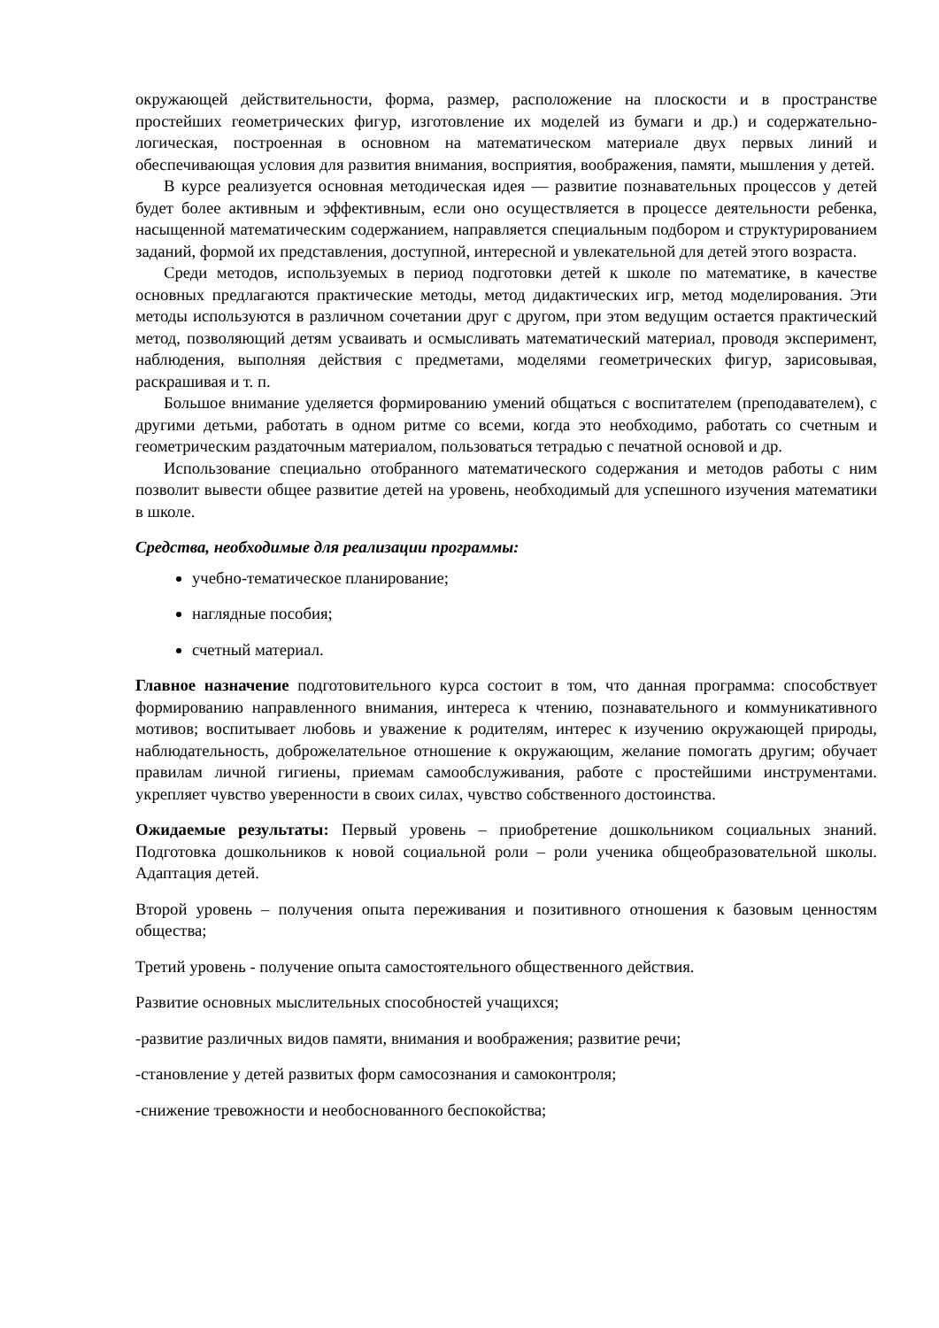окружающей действительности, форма, размер, расположение на плоскости и в пространстве простейших геометрических фигур, изготовление их моделей из бумаги и др.) и содержательно-логическая, построенная в основном на математическом материале двух первых линий и обеспечивающая условия для развития внимания, восприятия, воображения, памяти, мышления у детей.
В курсе реализуется основная методическая идея — развитие познавательных процессов у детей будет более активным и эффективным, если оно осуществляется в процессе деятельности ребенка, насыщенной математическим содержанием, направляется специальным подбором и структурированием заданий, формой их представления, доступной, интересной и увлекательной для детей этого возраста.
Среди методов, используемых в период подготовки детей к школе по математике, в качестве основных предлагаются практические методы, метод дидактических игр, метод моделирования. Эти методы используются в различном сочетании друг с другом, при этом ведущим остается практический метод, позволяющий детям усваивать и осмысливать математический материал, проводя эксперимент, наблюдения, выполняя действия с предметами, моделями геометрических фигур, зарисовывая, раскрашивая и т. п.
Большое внимание уделяется формированию умений общаться с воспитателем (преподавателем), с другими детьми, работать в одном ритме со всеми, когда это необходимо, работать со счетным и геометрическим раздаточным материалом, пользоваться тетрадью с печатной основой и др.
Использование специально отобранного математического содержания и методов работы с ним позволит вывести общее развитие детей на уровень, необходимый для успешного изучения математики в школе.
Средства, необходимые для реализации программы:
учебно-тематическое планирование;
наглядные пособия;
счетный материал.
Главное назначение подготовительного курса состоит в том, что данная программа: способствует формированию направленного внимания, интереса к чтению, познавательного и коммуникативного мотивов; воспитывает любовь и уважение к родителям, интерес к изучению окружающей природы, наблюдательность, доброжелательное отношение к окружающим, желание помогать другим; обучает правилам личной гигиены, приемам самообслуживания, работе с простейшими инструментами. укрепляет чувство уверенности в своих силах, чувство собственного достоинства.
Ожидаемые результаты: Первый уровень – приобретение дошкольником социальных знаний. Подготовка дошкольников к новой социальной роли – роли ученика общеобразовательной школы. Адаптация детей.
Второй уровень – получения опыта переживания и позитивного отношения к базовым ценностям общества;
Третий уровень - получение опыта самостоятельного общественного действия.
Развитие основных мыслительных способностей учащихся;
-развитие различных видов памяти, внимания и воображения; развитие речи;
-становление у детей развитых форм самосознания и самоконтроля;
-снижение тревожности и необоснованного беспокойства;